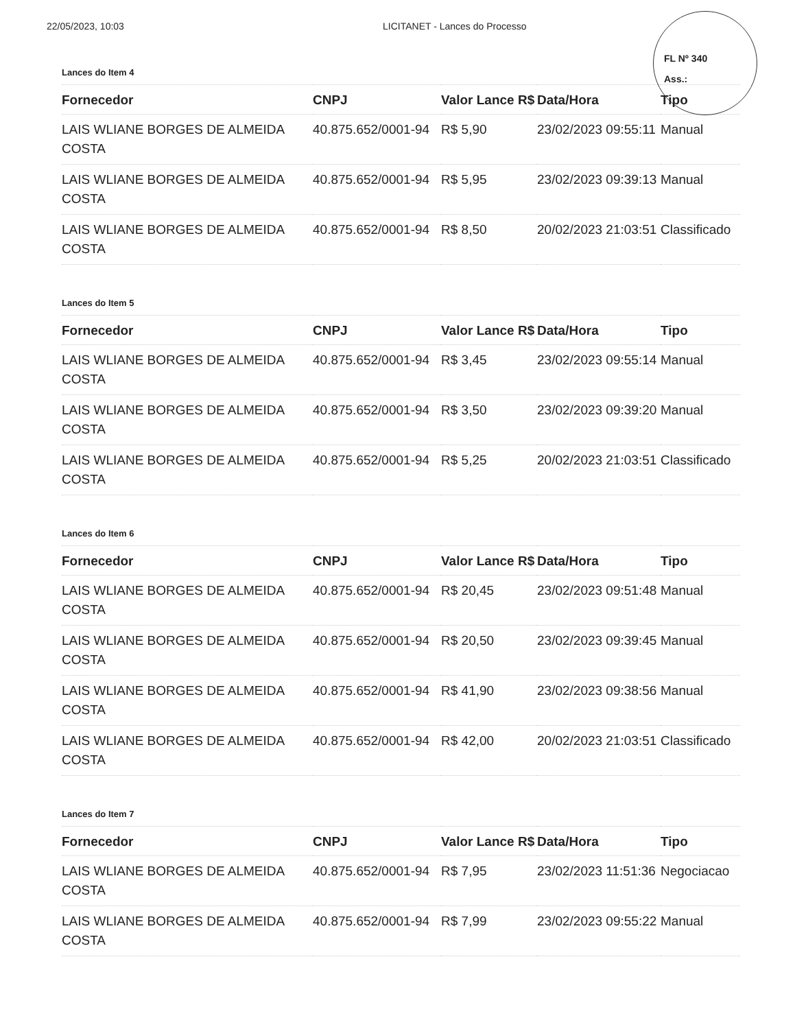FL Nº 340
Ass.:
22/05/2023, 10:03 LICITANET - Lances do Processo
Lances do Item 4
| Fornecedor | CNPJ | Valor Lance R$ | Data/Hora | Tipo |
| --- | --- | --- | --- | --- |
| LAIS WLIANE BORGES DE ALMEIDA COSTA | 40.875.652/0001-94 | R$ 5,90 | 23/02/2023 09:55:11 | Manual |
| LAIS WLIANE BORGES DE ALMEIDA COSTA | 40.875.652/0001-94 | R$ 5,95 | 23/02/2023 09:39:13 | Manual |
| LAIS WLIANE BORGES DE ALMEIDA COSTA | 40.875.652/0001-94 | R$ 8,50 | 20/02/2023 21:03:51 | Classificado |
Lances do Item 5
| Fornecedor | CNPJ | Valor Lance R$ | Data/Hora | Tipo |
| --- | --- | --- | --- | --- |
| LAIS WLIANE BORGES DE ALMEIDA COSTA | 40.875.652/0001-94 | R$ 3,45 | 23/02/2023 09:55:14 | Manual |
| LAIS WLIANE BORGES DE ALMEIDA COSTA | 40.875.652/0001-94 | R$ 3,50 | 23/02/2023 09:39:20 | Manual |
| LAIS WLIANE BORGES DE ALMEIDA COSTA | 40.875.652/0001-94 | R$ 5,25 | 20/02/2023 21:03:51 | Classificado |
Lances do Item 6
| Fornecedor | CNPJ | Valor Lance R$ | Data/Hora | Tipo |
| --- | --- | --- | --- | --- |
| LAIS WLIANE BORGES DE ALMEIDA COSTA | 40.875.652/0001-94 | R$ 20,45 | 23/02/2023 09:51:48 | Manual |
| LAIS WLIANE BORGES DE ALMEIDA COSTA | 40.875.652/0001-94 | R$ 20,50 | 23/02/2023 09:39:45 | Manual |
| LAIS WLIANE BORGES DE ALMEIDA COSTA | 40.875.652/0001-94 | R$ 41,90 | 23/02/2023 09:38:56 | Manual |
| LAIS WLIANE BORGES DE ALMEIDA COSTA | 40.875.652/0001-94 | R$ 42,00 | 20/02/2023 21:03:51 | Classificado |
Lances do Item 7
| Fornecedor | CNPJ | Valor Lance R$ | Data/Hora | Tipo |
| --- | --- | --- | --- | --- |
| LAIS WLIANE BORGES DE ALMEIDA COSTA | 40.875.652/0001-94 | R$ 7,95 | 23/02/2023 11:51:36 | Negociacao |
| LAIS WLIANE BORGES DE ALMEIDA COSTA | 40.875.652/0001-94 | R$ 7,99 | 23/02/2023 09:55:22 | Manual |